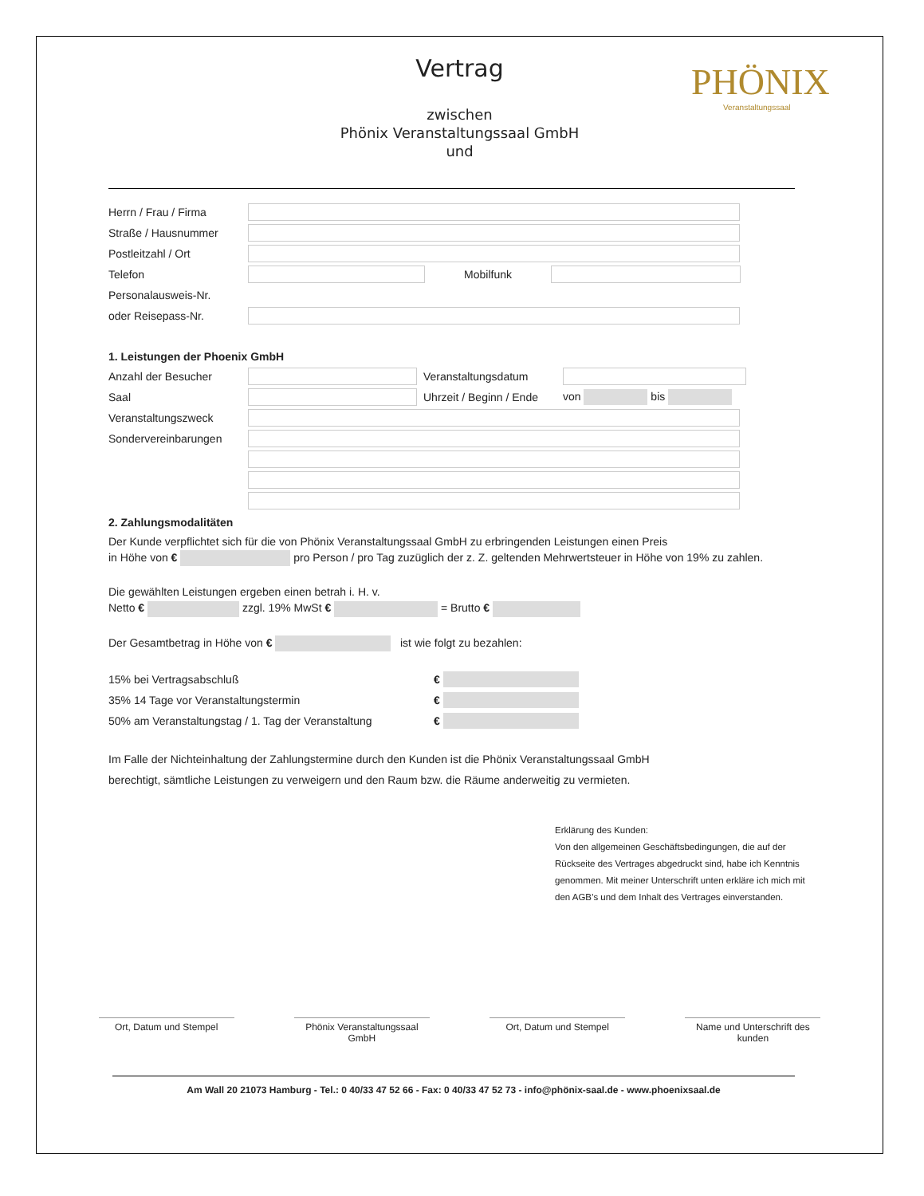PHÖNIX
Veranstaltungssaal
Vertrag
zwischen
Phönix Veranstaltungssaal GmbH
und
Herrn / Frau / Firma
Straße / Hausnummer
Postleitzahl / Ort
Telefon Mobilfunk
Personalausweis-Nr.
oder Reisepass-Nr.
1. Leistungen der Phoenix GmbH
Anzahl der Besucher Veranstaltungsdatum
Saal Uhrzeit / Beginn / Ende von bis
Veranstaltungszweck
Sondervereinbarungen
2. Zahlungsmodalitäten
Der Kunde verpflichtet sich für die von Phönix Veranstaltungssaal GmbH zu erbringenden Leistungen einen Preis
in Höhe von € pro Person / pro Tag zuzüglich der z. Z. geltenden Mehrwertsteuer in Höhe von 19% zu zahlen.
Die gewählten Leistungen ergeben einen betrah i. H. v.
Netto € zzgl. 19% MwSt € = Brutto €
Der Gesamtbetrag in Höhe von € ist wie folgt zu bezahlen:
15% bei Vertragsabschluß €
35% 14 Tage vor Veranstaltungstermin €
50% am Veranstaltungstag / 1. Tag der Veranstaltung €
Im Falle der Nichteinhaltung der Zahlungstermine durch den Kunden ist die Phönix Veranstaltungssaal GmbH
berechtigt, sämtliche Leistungen zu verweigern und den Raum bzw. die Räume anderweitig zu vermieten.
Erklärung des Kunden:
Von den allgemeinen Geschäftsbedingungen, die auf der Rückseite des Vertrages abgedruckt sind, habe ich Kenntnis genommen. Mit meiner Unterschrift unten erkläre ich mich mit den AGB’s und dem Inhalt des Vertrages einverstanden.
Ort, Datum und Stempel Phönix Veranstaltungssaal GmbH
Ort, Datum und Stempel Name und Unterschrift des kunden
Am Wall 20 21073 Hamburg - Tel.: 0 40/33 47 52 66 - Fax: 0 40/33 47 52 73 - info@phönix-saal.de - www.phoenixsaal.de